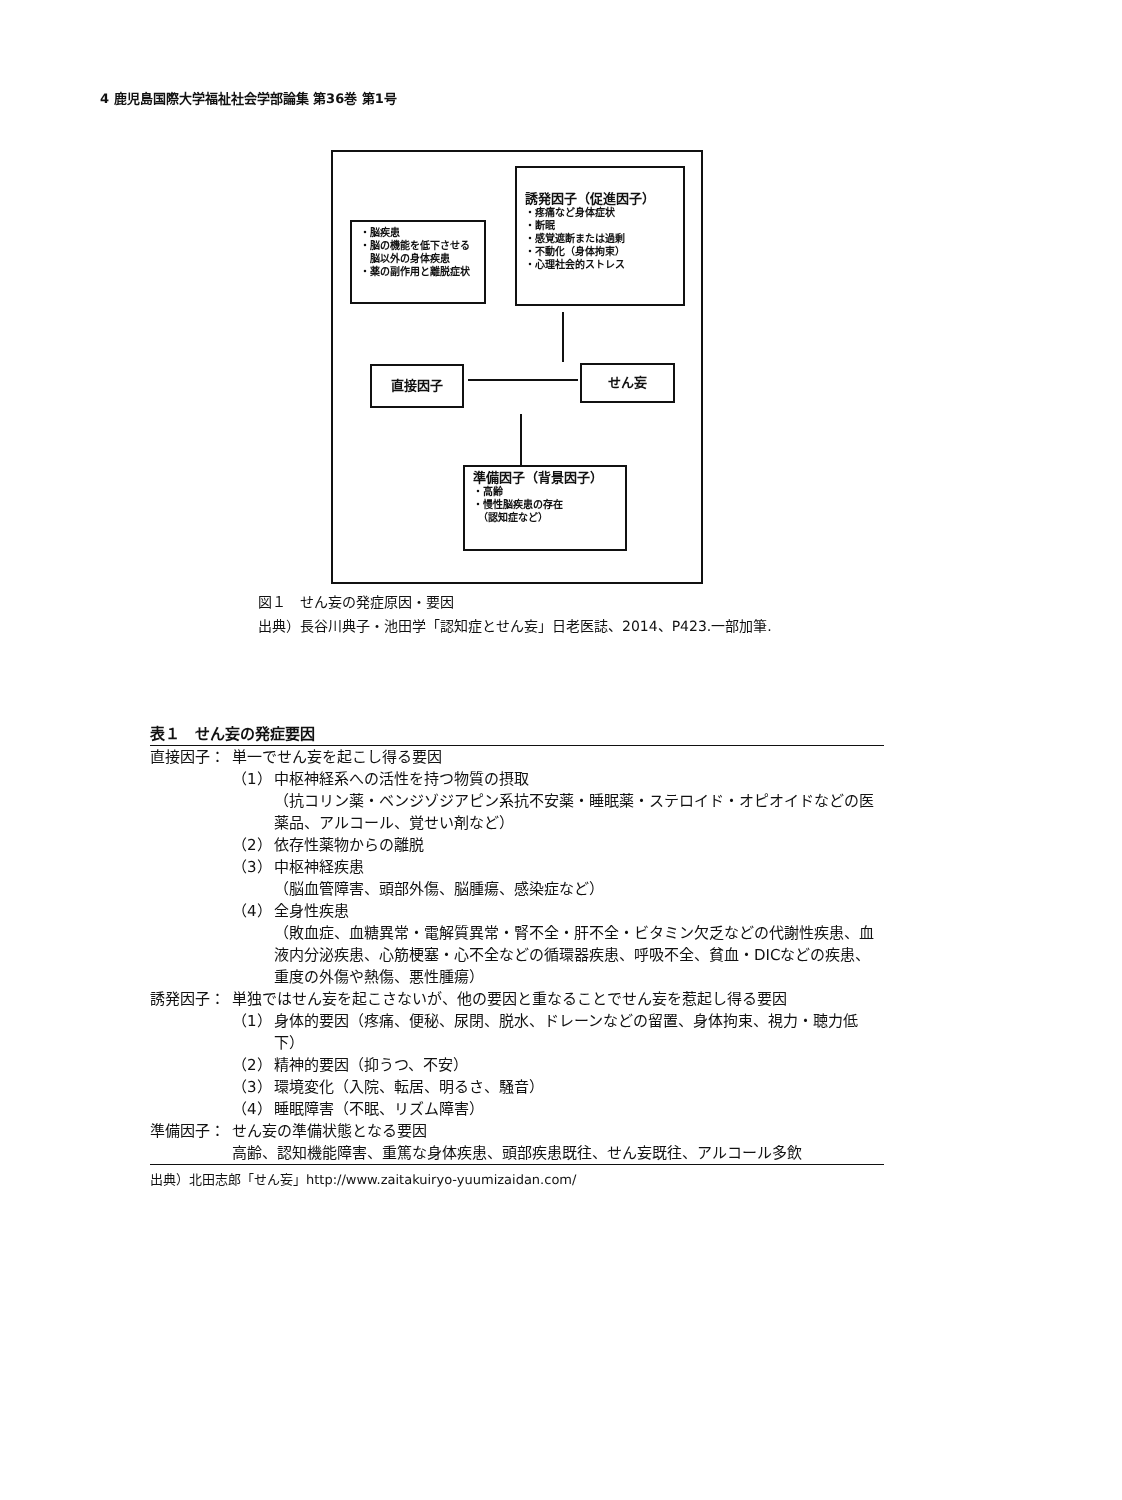4 鹿児島国際大学福祉社会学部論集 第36巻 第1号
・脳疾患
・脳の機能を低下させる
　脳以外の身体疾患
・薬の副作用と離脱症状
誘発因子（促進因子）
・疼痛など身体症状
・断眠
・感覚遮断または過剰
・不動化（身体拘束）
・心理社会的ストレス
直接因子 せん妄
準備因子（背景因子）
・高齢
・慢性脳疾患の存在
　（認知症など）
図１　せん妄の発症原因・要因
出典）長谷川典子・池田学「認知症とせん妄」日老医誌、2014、P423.一部加筆.
表１　せん妄の発症要因
| 直接因子： | 単一でせん妄を起こし得る要因 | |
| | （1） | 中枢神経系への活性を持つ物質の摂取 （抗コリン薬・ベンジゾジアピン系抗不安薬・睡眠薬・ステロイド・オピオイドなどの医薬品、アルコール、覚せい剤など） |
| | （2） | 依存性薬物からの離脱 |
| | （3） | 中枢神経疾患 （脳血管障害、頭部外傷、脳腫瘍、感染症など） |
| | （4） | 全身性疾患 （敗血症、血糖異常・電解質異常・腎不全・肝不全・ビタミン欠乏などの代謝性疾患、血液内分泌疾患、心筋梗塞・心不全などの循環器疾患、呼吸不全、貧血・DICなどの疾患、重度の外傷や熱傷、悪性腫瘍） |
| 誘発因子： | 単独ではせん妄を起こさないが、他の要因と重なることでせん妄を惹起し得る要因 | |
| | （1） | 身体的要因（疼痛、便秘、尿閉、脱水、ドレーンなどの留置、身体拘束、視力・聴力低下） |
| | （2） | 精神的要因（抑うつ、不安） |
| | （3） | 環境変化（入院、転居、明るさ、騒音） |
| | （4） | 睡眠障害（不眠、リズム障害） |
| 準備因子： | せん妄の準備状態となる要因 | |
| | 高齢、認知機能障害、重篤な身体疾患、頭部疾患既往、せん妄既往、アルコール多飲 | |
出典）北田志郎「せん妄」http://www.zaitakuiryo-yuumizaidan.com/